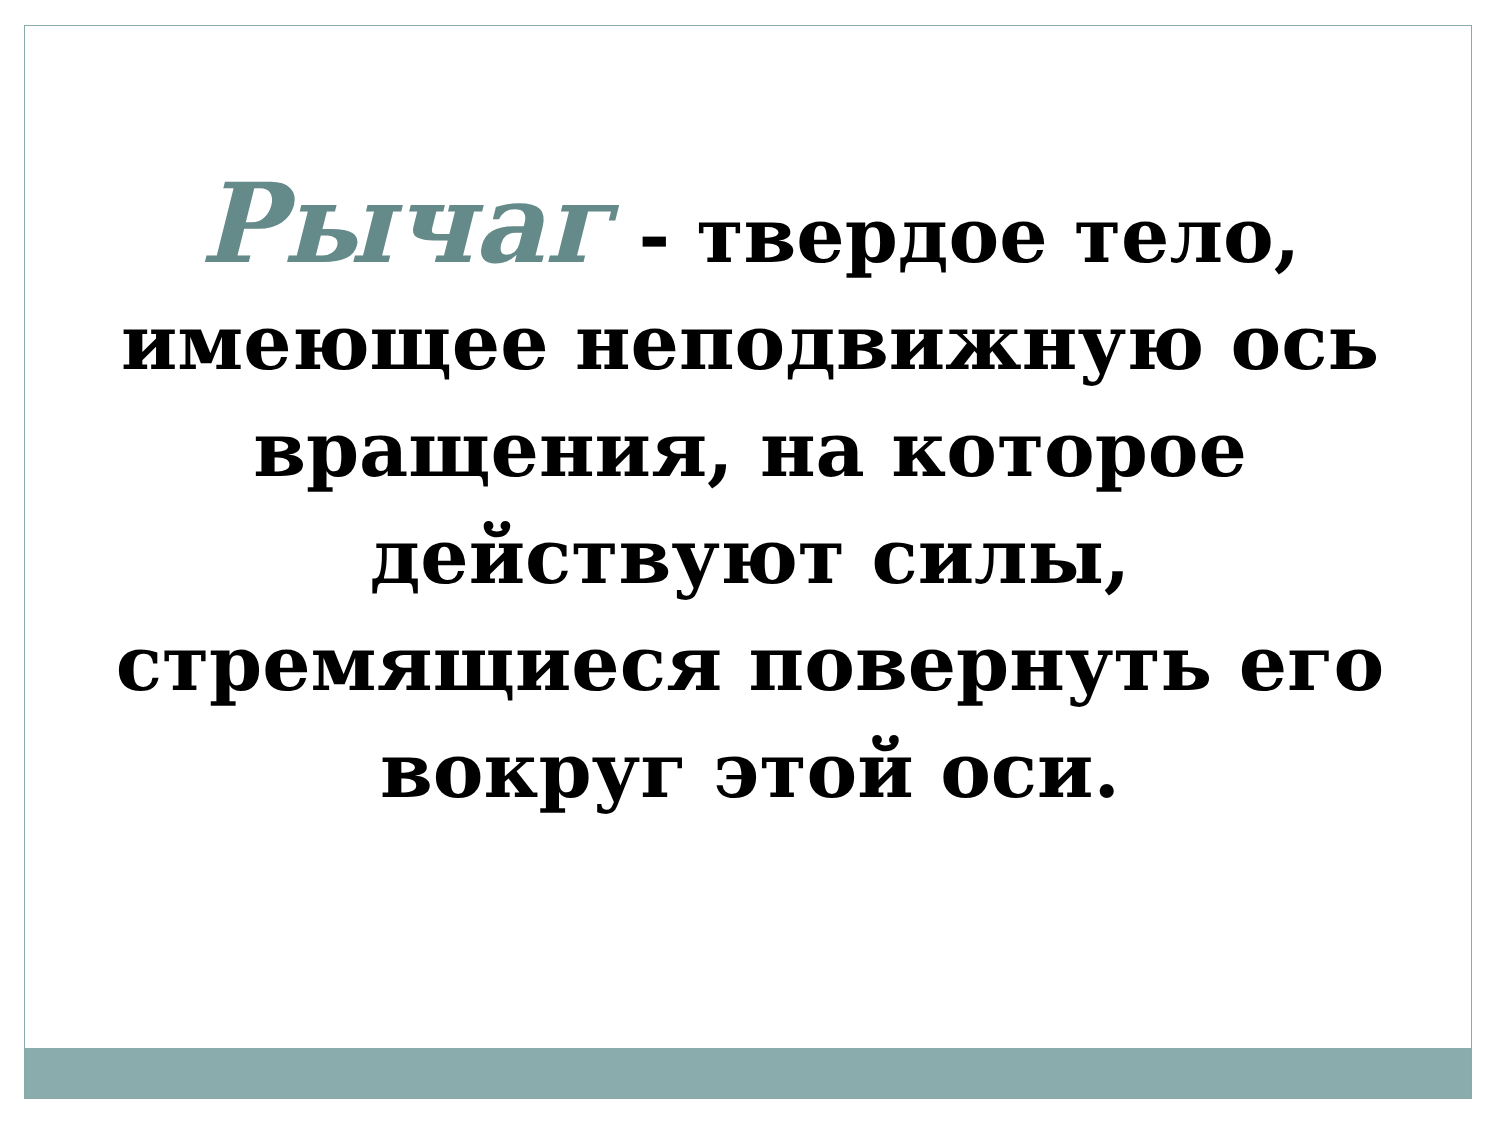Рычаг - твердое тело, имеющее неподвижную ось вращения, на которое действуют силы, стремящиеся повернуть его вокруг этой оси.